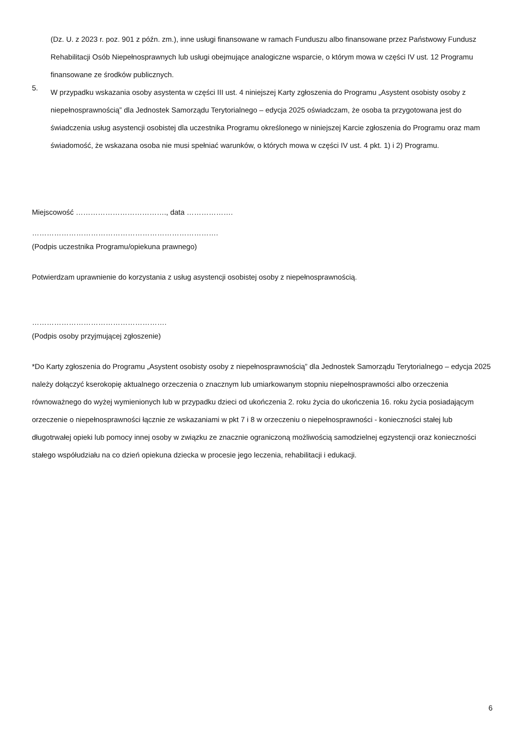(Dz. U. z 2023 r. poz. 901 z późn. zm.), inne usługi finansowane w ramach Funduszu albo finansowane przez Państwowy Fundusz Rehabilitacji Osób Niepełnosprawnych lub usługi obejmujące analogiczne wsparcie, o którym mowa w części IV ust. 12 Programu finansowane ze środków publicznych.
5.
W przypadku wskazania osoby asystenta w części III ust. 4 niniejszej Karty zgłoszenia do Programu „Asystent osobisty osoby z niepełnosprawnością” dla Jednostek Samorządu Terytorialnego – edycja 2025 oświadczam, że osoba ta przygotowana jest do świadczenia usług asystencji osobistej dla uczestnika Programu określonego w niniejszej Karcie zgłoszenia do Programu oraz mam świadomość, że wskazana osoba nie musi spełniać warunków, o których mowa w części IV ust. 4 pkt. 1) i 2) Programu.
Miejscowość ………………………………., data ……………….
………………………………………………………………….
(Podpis uczestnika Programu/opiekuna prawnego)
Potwierdzam uprawnienie do korzystania z usług asystencji osobistej osoby z niepełnosprawnością.
……………………………………………….
(Podpis osoby przyjmującej zgłoszenie)
*Do Karty zgłoszenia do Programu „Asystent osobisty osoby z niepełnosprawnością” dla Jednostek Samorządu Terytorialnego – edycja 2025 należy dołączyć kserokopię aktualnego orzeczenia o znacznym lub umiarkowanym stopniu niepełnosprawności albo orzeczenia równoważnego do wyżej wymienionych lub w przypadku dzieci od ukończenia 2. roku życia do ukończenia 16. roku życia posiadającym orzeczenie o niepełnosprawności łącznie ze wskazaniami w pkt 7 i 8 w orzeczeniu o niepełnosprawności - konieczności stałej lub długotrwałej opieki lub pomocy innej osoby w związku ze znacznie ograniczoną możliwością samodzielnej egzystencji oraz konieczności stałego współudziału na co dzień opiekuna dziecka w procesie jego leczenia, rehabilitacji i edukacji.
6